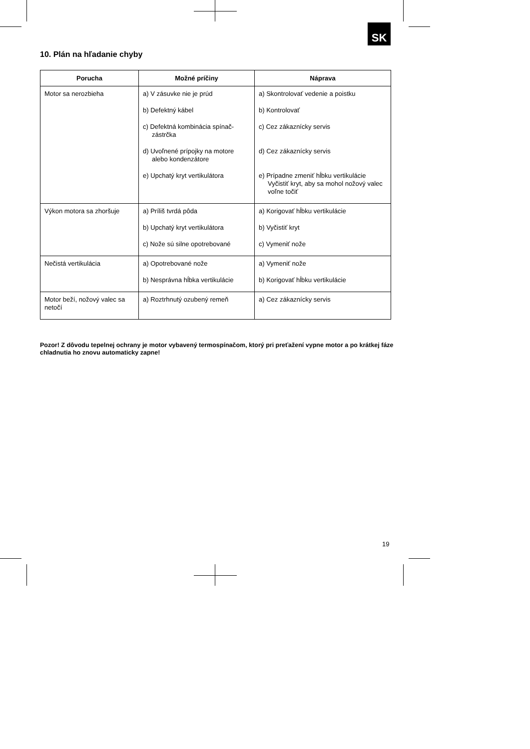SK
10. Plán na hľadanie chyby
| Porucha | Možné príčiny | Náprava |
| --- | --- | --- |
| Motor sa nerozbieha | a) V zásuvke nie je prúd b) Defektný kábel c) Defektná kombinácia spínač-zástrčka d) Uvoľnené prípojky na motore alebo kondenzátore e) Upchatý kryt vertikulátora | a) Skontrolovať vedenie a poistku b) Kontrolovať c) Cez zákaznícky servis d) Cez zákaznícky servis e) Prípadne zmeniť hĺbku vertikulácie Vyčistiť kryt, aby sa mohol nožový valec voľne točiť |
| Výkon motora sa zhoršuje | a) Príliš tvrdá pôda b) Upchatý kryt vertikulátora c) Nože sú silne opotrebované | a) Korigovať hĺbku vertikulácie b) Vyčistiť kryt c) Vymeniť nože |
| Nečistá vertikulácia | a) Opotrebované nože b) Nesprávna hĺbka vertikulácie | a) Vymeniť nože b) Korigovať hĺbku vertikulácie |
| Motor beží, nožový valec sa netočí | a) Roztrhnutý ozubený remeň | a) Cez zákaznícky servis |
Pozor! Z dôvodu tepelnej ochrany je motor vybavený termospínačom, ktorý pri preťažení vypne motor a po krátkej fáze chladnutia ho znovu automaticky zapne!
19